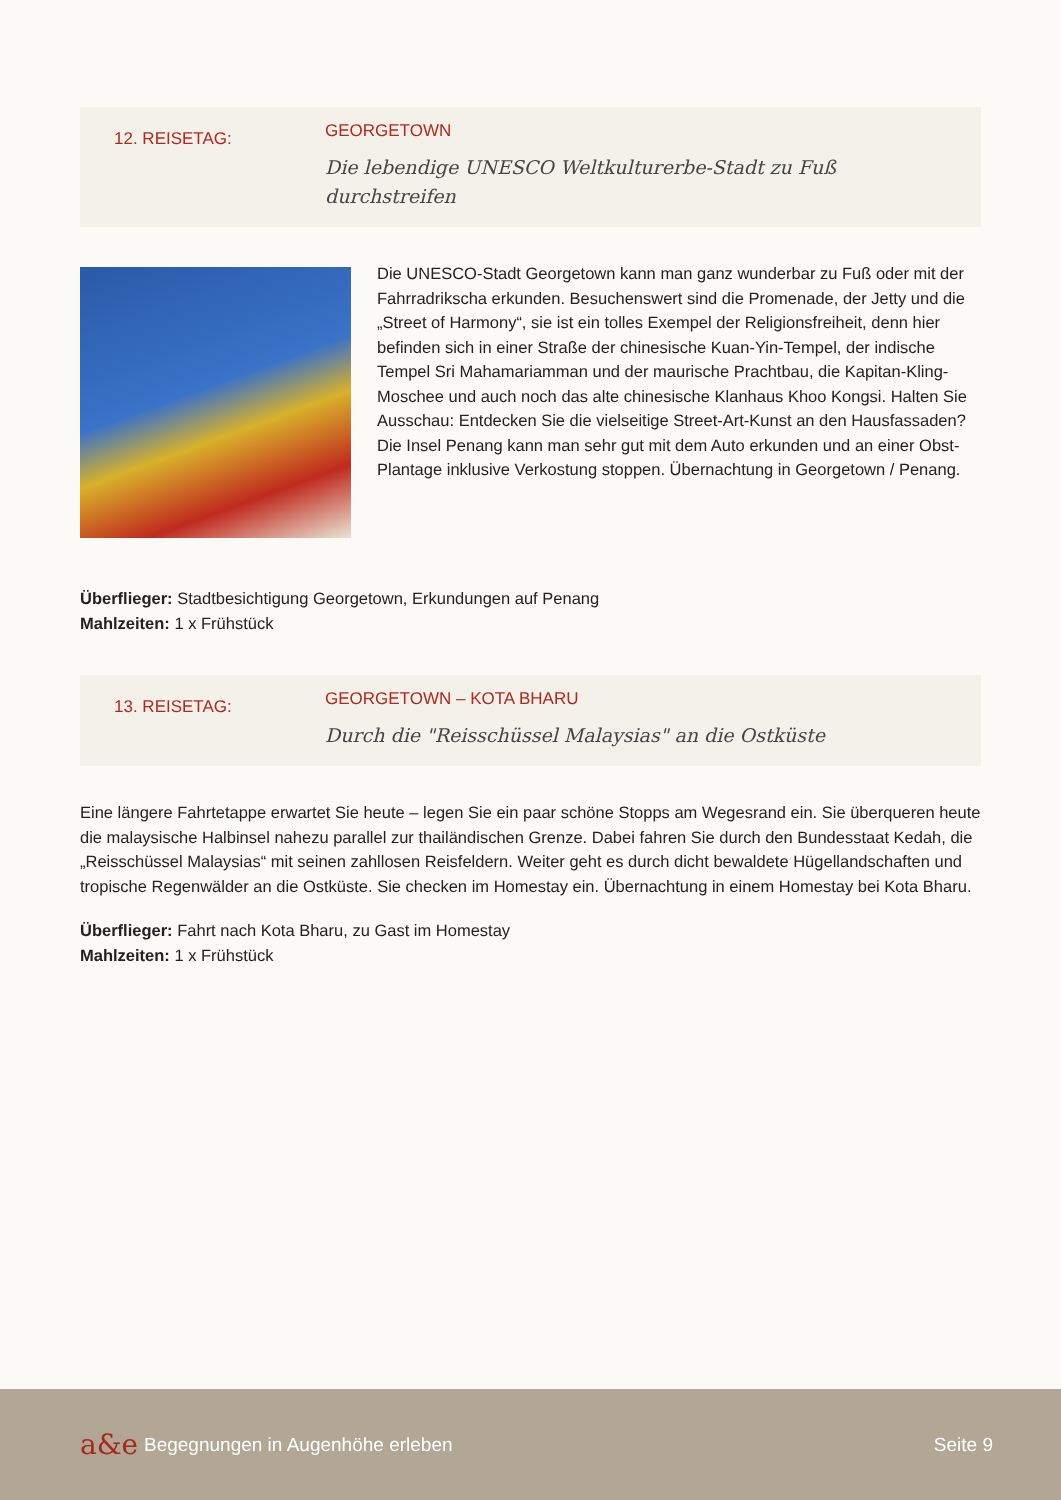12. REISETAG:
GEORGETOWN
Die lebendige UNESCO Weltkulturerbe-Stadt zu Fuß
durchstreifen
Die UNESCO-Stadt Georgetown kann man ganz wunderbar zu Fuß oder mit der Fahrradrikscha erkunden. Besuchenswert sind die Promenade, der Jetty und die „Street of Harmony“, sie ist ein tolles Exempel der Religionsfreiheit, denn hier befinden sich in einer Straße der chinesische Kuan-Yin-Tempel, der indische Tempel Sri Mahamariamman und der maurische Prachtbau, die Kapitan-Kling-Moschee und auch noch das alte chinesische Klanhaus Khoo Kongsi. Halten Sie Ausschau: Entdecken Sie die vielseitige Street-Art-Kunst an den Hausfassaden? Die Insel Penang kann man sehr gut mit dem Auto erkunden und an einer Obst-Plantage inklusive Verkostung stoppen. Übernachtung in Georgetown / Penang.
Überflieger: Stadtbesichtigung Georgetown, Erkundungen auf Penang
Mahlzeiten: 1 x Frühstück
13. REISETAG:
GEORGETOWN – KOTA BHARU
Durch die "Reisschüssel Malaysias" an die Ostküste
Eine längere Fahrtetappe erwartet Sie heute – legen Sie ein paar schöne Stopps am Wegesrand ein. Sie überqueren heute die malaysische Halbinsel nahezu parallel zur thailändischen Grenze. Dabei fahren Sie durch den Bundesstaat Kedah, die „Reisschüssel Malaysias“ mit seinen zahllosen Reisfeldern. Weiter geht es durch dicht bewaldete Hügellandschaften und tropische Regenwälder an die Ostküste. Sie checken im Homestay ein. Übernachtung in einem Homestay bei Kota Bharu.
Überflieger: Fahrt nach Kota Bharu, zu Gast im Homestay
Mahlzeiten: 1 x Frühstück
a&e
Begegnungen in Augenhöhe erleben
Seite 9